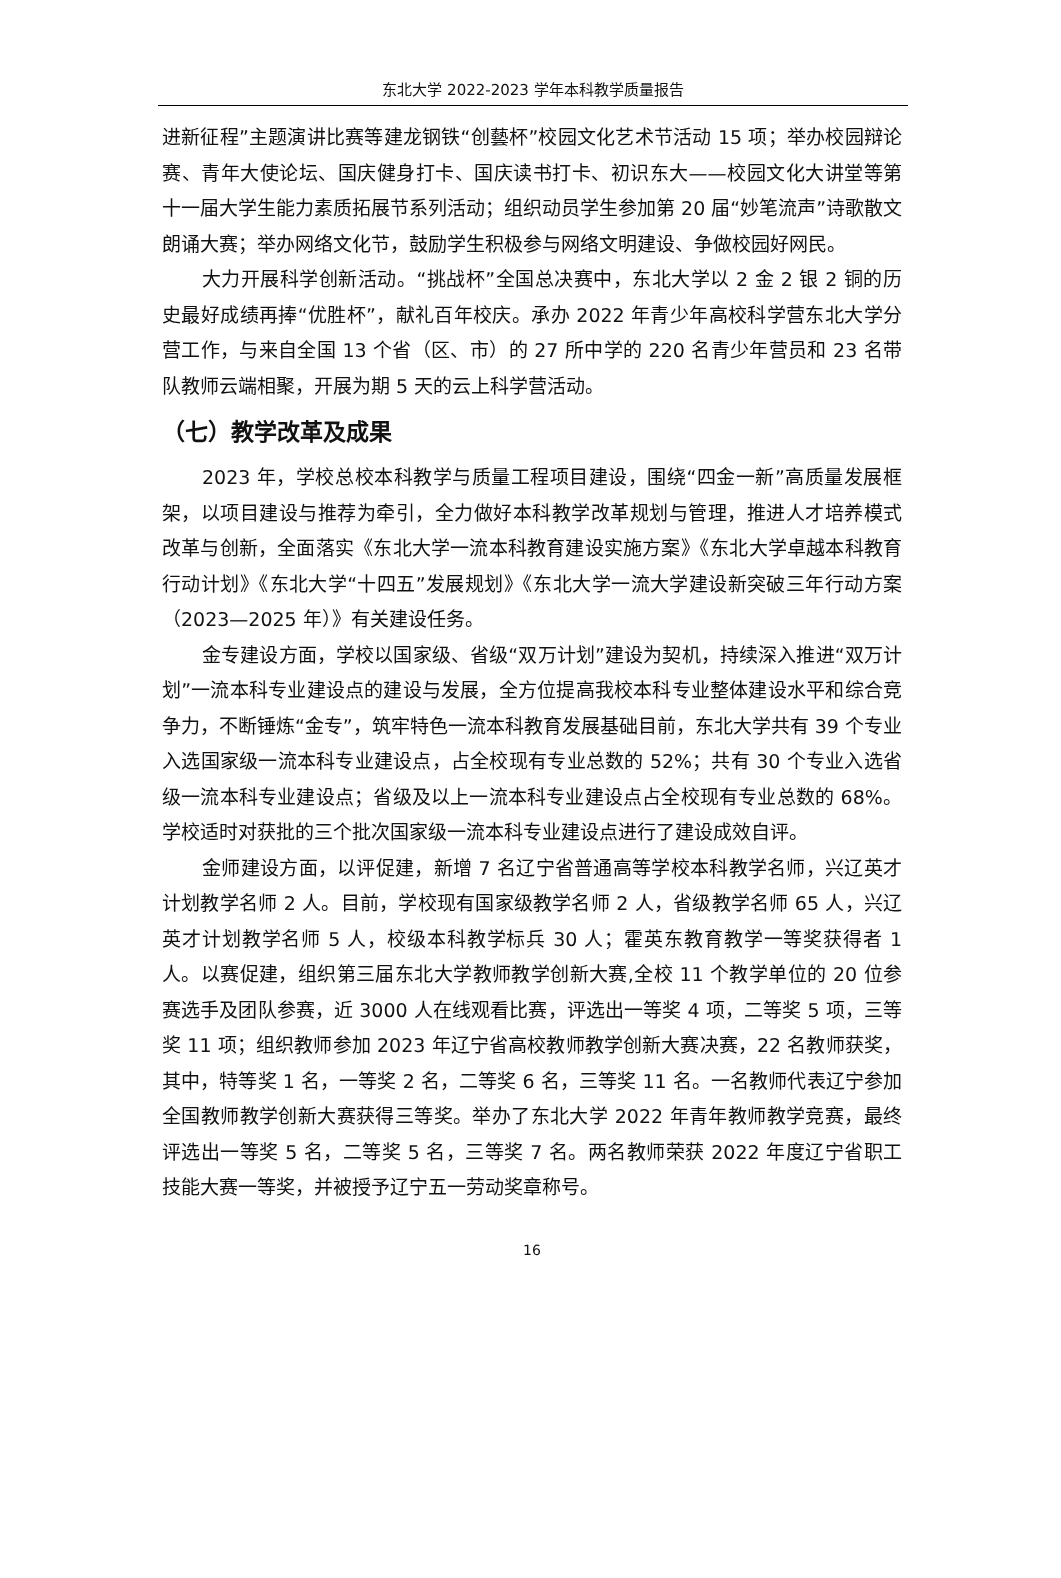东北大学 2022-2023 学年本科教学质量报告
进新征程”主题演讲比赛等建龙钢铁“创藝杯”校园文化艺术节活动 15 项；举办校园辩论赛、青年大使论坛、国庆健身打卡、国庆读书打卡、初识东大——校园文化大讲堂等第十一届大学生能力素质拓展节系列活动；组织动员学生参加第 20 届“妙笔流声”诗歌散文朗诵大赛；举办网络文化节，鼓励学生积极参与网络文明建设、争做校园好网民。
大力开展科学创新活动。“挑战杯”全国总决赛中，东北大学以 2 金 2 银 2 铜的历史最好成绩再捧“优胜杯”，献礼百年校庆。承办 2022 年青少年高校科学营东北大学分营工作，与来自全国 13 个省（区、市）的 27 所中学的 220 名青少年营员和 23 名带队教师云端相聚，开展为期 5 天的云上科学营活动。
（七）教学改革及成果
2023 年，学校总校本科教学与质量工程项目建设，围绕“四金一新”高质量发展框架，以项目建设与推荐为牵引，全力做好本科教学改革规划与管理，推进人才培养模式改革与创新，全面落实《东北大学一流本科教育建设实施方案》《东北大学卓越本科教育行动计划》《东北大学“十四五”发展规划》《东北大学一流大学建设新突破三年行动方案（2023—2025 年）》有关建设任务。
金专建设方面，学校以国家级、省级“双万计划”建设为契机，持续深入推进“双万计划”一流本科专业建设点的建设与发展，全方位提高我校本科专业整体建设水平和综合竞争力，不断锤炼“金专”，筑牢特色一流本科教育发展基础目前，东北大学共有 39 个专业入选国家级一流本科专业建设点，占全校现有专业总数的 52%；共有 30 个专业入选省级一流本科专业建设点；省级及以上一流本科专业建设点占全校现有专业总数的 68%。学校适时对获批的三个批次国家级一流本科专业建设点进行了建设成效自评。
金师建设方面，以评促建，新增 7 名辽宁省普通高等学校本科教学名师，兴辽英才计划教学名师 2 人。目前，学校现有国家级教学名师 2 人，省级教学名师 65 人，兴辽英才计划教学名师 5 人，校级本科教学标兵 30 人；霍英东教育教学一等奖获得者 1 人。以赛促建，组织第三届东北大学教师教学创新大赛,全校 11 个教学单位的 20 位参赛选手及团队参赛，近 3000 人在线观看比赛，评选出一等奖 4 项，二等奖 5 项，三等奖 11 项；组织教师参加 2023 年辽宁省高校教师教学创新大赛决赛，22 名教师获奖，其中，特等奖 1 名，一等奖 2 名，二等奖 6 名，三等奖 11 名。一名教师代表辽宁参加全国教师教学创新大赛获得三等奖。举办了东北大学 2022 年青年教师教学竞赛，最终评选出一等奖 5 名，二等奖 5 名，三等奖 7 名。两名教师荣获 2022 年度辽宁省职工技能大赛一等奖，并被授予辽宁五一劳动奖章称号。
16